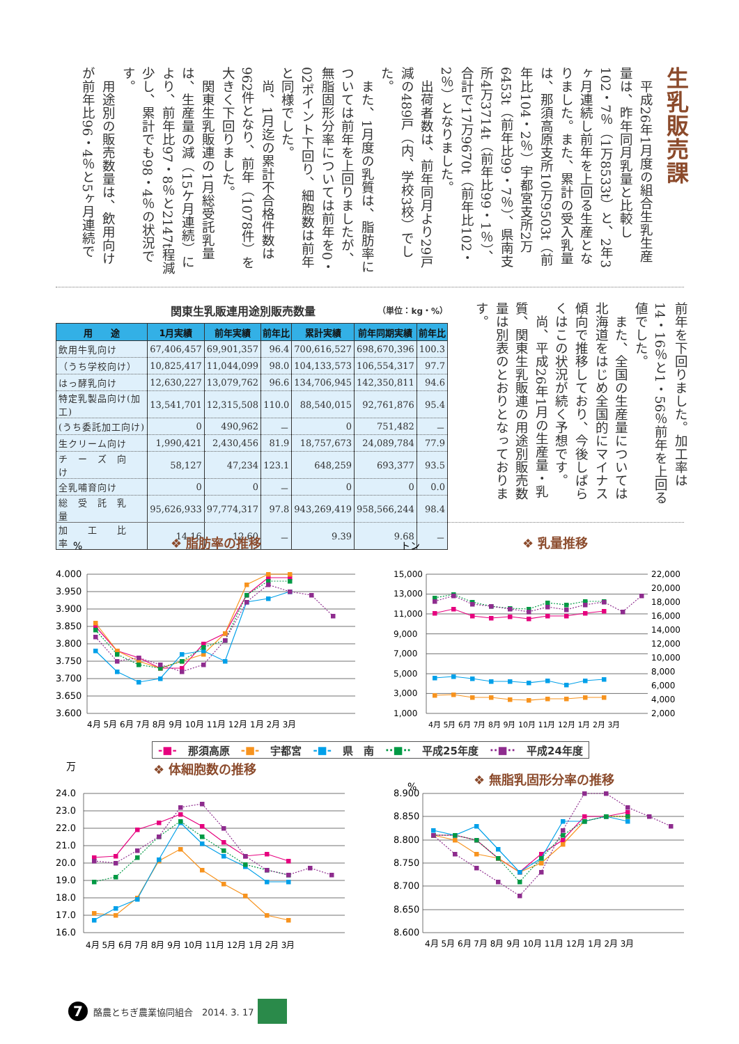生乳販売課
平成26年1月度の組合生乳生産量は、昨年同月乳量と比較し102・7％（1万8533t）と、2年3ヶ月連続し前年を上回る生産となりました。また、累計の受入乳量は、那須高原支所10万9503t（前年比104・2％）宇都宮支所2万6453t（前年比99・7％）、県南支所4万3714t（前年比99・1％）、合計で17万9670t（前年比102・2％）となりました。
出荷者数は、前年同月より29戸減の489戸（内、学校3校）でした。
また、1月度の乳質は、脂肪率については前年を上回りましたが、無脂固形分率については前年を0・02ポイント下回り、細胞数は前年と同様でした。
尚、1月迄の累計不合格件数は962件となり、前年（1078件）を大きく下回りました。
関東生乳販連の1月総受託乳量は、生産量の減（15ケ月連続）により、前年比97・8％と2147t程減少し、累計でも98・4％の状況です。
用途別の販売数量は、飲用向けが前年比96・4％と5ヶ月連続で
関東生乳販連用途別販売数量 （単位：kg・%）
| 用 途 | 1月実績 | 前年実績 | 前年比 | 累計実績 | 前年同期実績 | 前年比 |
| --- | --- | --- | --- | --- | --- | --- |
| 飲用牛乳向け | 67,406,457 | 69,901,357 | 96.4 | 700,616,527 | 698,670,396 | 100.3 |
| （うち学校向け） | 10,825,417 | 11,044,099 | 98.0 | 104,133,573 | 106,554,317 | 97.7 |
| はっ酵乳向け | 12,630,227 | 13,079,762 | 96.6 | 134,706,945 | 142,350,811 | 94.6 |
| 特定乳製品向け(加工) | 13,541,701 | 12,315,508 | 110.0 | 88,540,015 | 92,761,876 | 95.4 |
| (うち委託加工向け) | 0 | 490,962 | － | 0 | 751,482 | － |
| 生クリーム向け | 1,990,421 | 2,430,456 | 81.9 | 18,757,673 | 24,089,784 | 77.9 |
| チ ー ズ 向 け | 58,127 | 47,234 | 123.1 | 648,259 | 693,377 | 93.5 |
| 全乳哺育向け | 0 | 0 | － | 0 | 0 | 0.0 |
| 総 受 託 乳 量 | 95,626,933 | 97,774,317 | 97.8 | 943,269,419 | 958,566,244 | 98.4 |
| 加 工 比 率 | 14.16 | 12.60 | － | 9.39 | 9.68 | － |
前年を下回りました。加工率は14・16％と1・56％前年を上回る値でした。
また、全国の生産量については北海道をはじめ全国的にマイナス傾向で推移しており、今後しばらくはこの状況が続く予想です。
尚、平成26年1月の生産量・乳質、関東生乳販連の用途別販売数量は別表のとおりとなっております。
%
❖ 脂肪率の推移
4.000
3.950
3.900
3.850
3.800
3.750
3.700
3.650
3.600
4月 5月 6月 7月 8月 9月 10月 11月 12月 1月 2月 3月
トン
❖ 乳量推移
15,000
13,000
11,000
9,000
7,000
5,000
3,000
1,000
22,000
20,000
18,000
16,000
14,000
12,000
10,000
8,000
6,000
4,000
2,000
4月 5月 6月 7月 8月 9月 10月 11月 12月 1月 2月 3月
-■- 那須高原 -■- 宇都宮 -■- 県　南 ··■·· 平成25年度 ··■·· 平成24年度
万
❖ 体細胞数の推移
24.0
23.0
22.0
21.0
20.0
19.0
18.0
17.0
16.0
4月 5月 6月 7月 8月 9月 10月 11月 12月 1月 2月 3月
%
❖ 無脂乳固形分率の推移
8.900
8.850
8.800
8.750
8.700
8.650
8.600
4月 5月 6月 7月 8月 9月 10月 11月 12月 1月 2月 3月
7
酪農とちぎ農業協同組合　2014. 3. 17